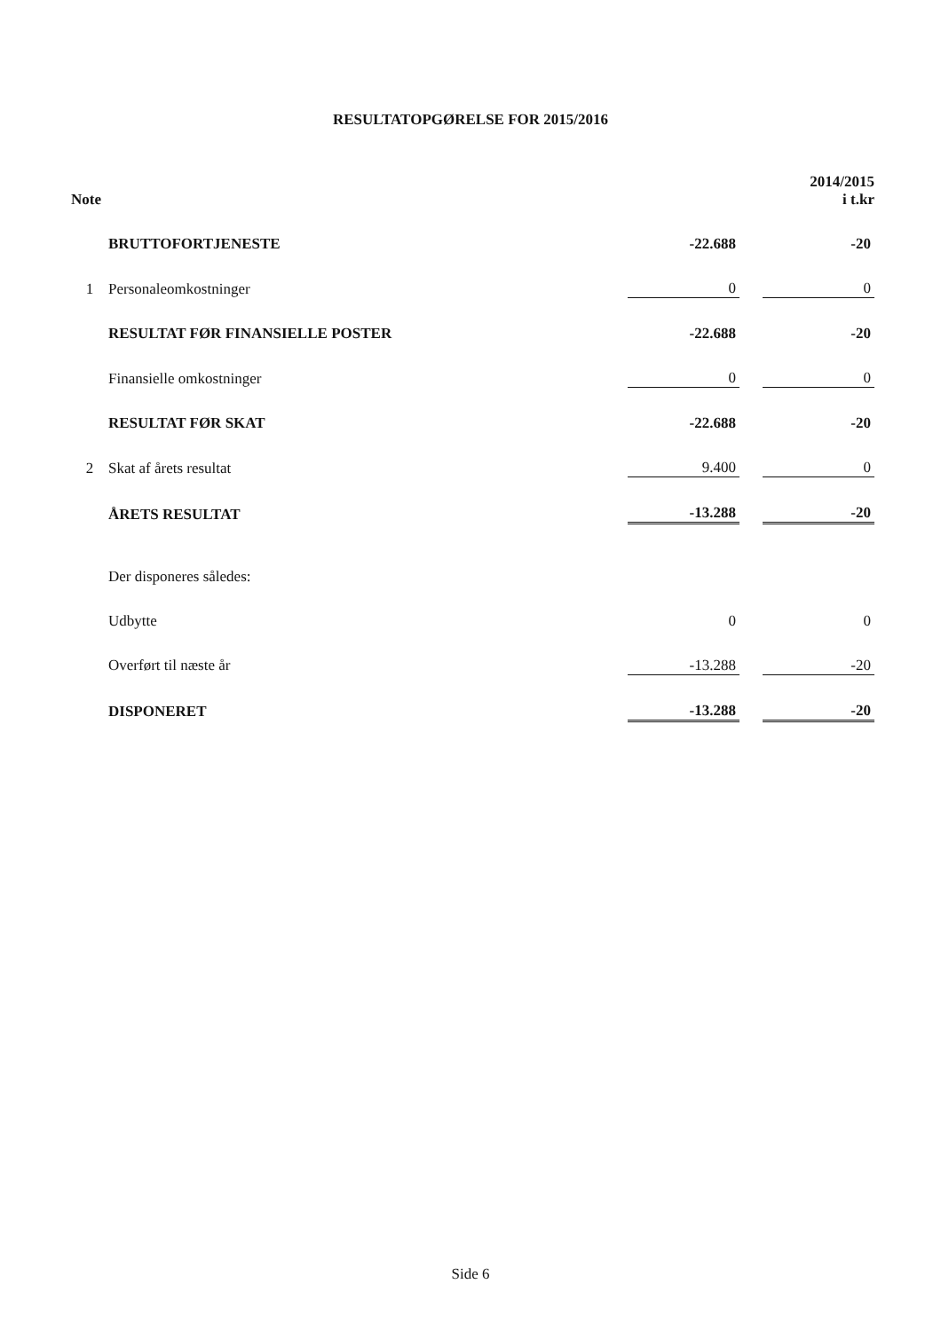RESULTATOPGØRELSE FOR 2015/2016
| Note | | | | 2014/2015 i t.kr |
| --- | --- | --- | --- | --- |
| | BRUTTOFORTJENESTE | -22.688 | | -20 |
| 1 | Personaleomkostninger | 0 | | 0 |
| | RESULTAT FØR FINANSIELLE POSTER | -22.688 | | -20 |
| | Finansielle omkostninger | 0 | | 0 |
| | RESULTAT FØR SKAT | -22.688 | | -20 |
| 2 | Skat af årets resultat | 9.400 | | 0 |
| | ÅRETS RESULTAT | -13.288 | | -20 |
| | Der disponeres således: | | | |
| | Udbytte | 0 | | 0 |
| | Overført til næste år | -13.288 | | -20 |
| | DISPONERET | -13.288 | | -20 |
Side 6